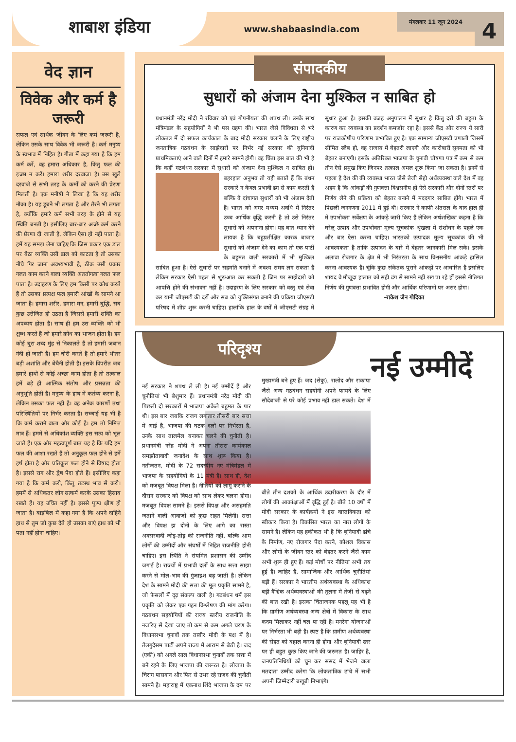शाबाश इंडिया
www.shabaasindia.com
मंगलवार 11 जून 2024
4
वेद ज्ञान
विवेक और कर्म है जरूरी
सफल एवं सार्थक जीवन के लिए कर्म जरूरी है, लेकिन उसके साथ विवेक भी जरूरी है। कर्म मनुष्य के स्वभाव में निहित है। गीता में कहा गया है कि हम कर्म करें, वह हमारा अधिकार है, किंतु फल की इच्छा न करें। हमारा शरीर दरवाजा है। उस खुले दरवाजे से सभी तरह के कर्मों को करने की प्रेरणा मिलती है। एक मनीषी ने लिखा है कि यह शरीर नौका है। यह डूबने भी लगता है और तैरने भी लगता है, क्योंकि हमारे कर्म सभी तरह के होने से यह स्थिति बनती है। इसीलिए बार-बार अच्छे कर्म करने की प्रेरणा दी जाती है, लेकिन ऐसा हो नहीं पाता है। हमें यह समझ लेना चाहिए कि जिस प्रकार एक डाल पर बैठा व्यक्ति उसी डाल को काटता है तो उसका नीचे गिर जाना अवश्यंभावी है, ठीक उसी प्रकार गलत काम करने वाला व्यक्ति अंततोगत्वा गलत फल पाता है। उदाहरण के लिए हम किसी पर क्रोध करते हैं तो उसका प्रत्यक्ष फल हमारी आंखों के सामने आ जाता है। हमारा शरीर, हमारा मन, हमारी बुद्धि, सब कुछ उत्तेजित हो उठता है जिससे हमारी शक्ति का अपव्यय होता है। साथ ही हम उस व्यक्ति को भी क्षुब्ध करते हैं जो हमारे क्रोध का भाजन होता है। हम कोई बुरा शब्द मुंह से निकालते हैं तो हमारी जबान गंदी हो जाती है। हम चोरी करते हैं तो हमारे भीतर बड़ी अशांति और बेचैनी होती है। इसके विपरीत जब हमारे हाथों से कोई अच्छा काम होता है तो तत्काल हमें बड़े ही आत्मिक संतोष और प्रसन्नता की अनुभूति होती है। मनुष्य के हाथ में कर्तव्य करना है, लेकिन उसका फल नहीं है। वह अनेक कारणों तथा परिस्थितियों पर निर्भर करता है। सच्चाई यह भी है कि कर्म कराने वाला और कोई है। हम तो निमित्त मात्र हैं। हममें से अधिकांश व्यक्ति इस सत्य को भूल जाते हैं। एक और महत्वपूर्ण बात यह है कि यदि हम फल की आशा रखते हैं तो अनुकूल फल होने से हमें हर्ष होता है और प्रतिकूल फल होने से विषाद होता है। इससे राग और द्वेष पैदा होते हैं। इसीलिए कहा गया है कि कर्म करो, किंतु तटस्थ भाव से करो। हममें से अधिकतर लोग सत्कर्म करके उसका हिसाब रखते हैं। यह उचित नहीं है। इससे पुण्य क्षीण हो जाता है। बाइबिल में कहा गया है कि अपने दाहिने हाथ से तुम जो कुछ देते हो उसका बाएं हाथ को भी पता नहीं होना चाहिए।
संपादकीय
सुधारों को अंजाम देना मुश्किल न साबित हो
प्रधानमंत्री नरेंद्र मोदी ने रविवार को एवं गोपनीयता की शपथ ली। उनके साथ मंत्रिमंडल के सहयोगियों ने भी पस ग्रहण की। भारत जैसे विविधता से भरे लोकतंत्र में दो सफल कार्यकाल के बाद मोदी सरकार चलाने के लिए राष्ट्रीय जनतांत्रिक गठबंधन के साझेदारों पर निर्भर नई सरकार की बुनियादी प्राथमिकताएं आने वाले दिनों में हमारे सामने होगी। वह चिंता इस बात की भी है कि कहीं गठबंधन सरकार में सुधारों को अंजाम देना मुश्किल न साबित हो। बहरहाल अनुभव तो यही बताते हैं कि बंधन सरकारे न केवल प्रभावी ढंग से काम करती है बल्कि वे दांचागत सुधारों को भी अंजाम देती हैं। भारत को अगर मध्यम अवधि में निरंतर उच्च आर्थिक वृद्धि करनी है तो उसे निरंतर सुधारों को अपनाना होगा। यह बात ध्यान देने लायक है कि बहुप्रतीक्षित कारक बाजार सुधारों को अंजाम देने का काम तो एक पार्टी के बहुमत वाली सरकारों में भी मुश्किल साबित हुआ है। ऐसे सुधारों पर सहमति बनाने में अवश्य समय लग सकता है लेकिन सरकार ऐसी पहल से शुरूआत कर सकती है जिन पर साझेदारो को आपत्ति होने की संभावना नहीं है। उदाहरण के लिए सरकार को वस्तु एवं सेवा कर यानी जीएसटी की दरों और सब को युक्तिसंगत बनाने की प्रक्रिया जीएसटी परिषद में शीघ्र शुरू करनी चाहिए। हालांकि हाल के वर्षों में जीएसटी संग्रह में सुधार हुआ है। इसकी वजह अनुपालन में सुधार है किंतु दरों की बहुता के कारण कर व्यवस्था का प्रदर्शन कमजोर रहा है। इससे केंद्र और राज्य ये सारी पर राजकोषीय परिणाम प्रभावित हुए है। एक सामान्य जीएसटी प्रणाली जिसमें सीमित स्लैब हो, वह राजस्व में बेहतरी लाएगी और कारोबारी सुगमता को भी बेहतर बनाएगी। इसके अतिरिक्त भाजपा के चुनावी घोषणा पत्र में कम से कम तीन ऐसे प्रमुख किए जिनपर तत्काल अमल शुरू किया जा सकता है। इनमें से पहला है देश की की व्यवस्था भारत जैसे तेजी सेहो अर्थव्यवस्था वाले देश में वह अहम है कि आंकड़ों की गुणवत्ता विश्वसनीय हो ऐसे सरकारी और दोनों स्तरों पर निर्णय लेने की प्रक्रिया को बेहतर बनाने में मददगार साबित होंगे। भारत में पिछली जनगणना 2011 में हुई थी। सरकार ने काफी अंतराल के बाद हाल ही में उपभोक्ता सर्वेक्षण के आंकड़े जारी किए हैं लेकिन अर्थशखिका कहना है कि घरेलू उत्पाद और उपभोक्ता मूल्य सूचकांक श्रृंखला में संशोधन के पहले एक और बार ऐसा करना चाहिए। भारतको उत्पादक मूल्य सूचकांक की भी आवश्यकता है ताकि उत्पादन के बारे में बेहतर जानकारी मिल सके। इसके अलावा रोजगार के क्षेत्र में भी निरंतरता के साथ विश्वसनीय आंकड़े हासिल करना आवश्यक है। चूंकि कुछ संकेतक पुराने आंकड़ों पर आधारित है इसलिए शायद वे मौजूदा हालात को सही ढंग से सामने नहीं रख पा रहे हों इससे नीतिगत निर्णय की गुणवत्ता प्रभावित होगी और आर्थिक परिणामों पर असर होगा।
-राकेश जैन गोदिका
परिदृश्य
नई उम्मीदें
नई सरकार ने शपथ ले ली है। नई उम्मीदें हैं और चुनौतियां भी बेशुमार हैं। प्रधानमंत्री नरेंद्र मोदी की पिछली दो सरकारों में भाजपा अकेले बहुमत के पार थी। इस बार जबकि राजग लगातार तीसरी बार सत्ता में आई है, भाजपा की घटक दलों पर निर्भरता है, उनके साथ तालमेल बनाकर चलने की चुनौती है। प्रधानमंत्री नरेंद्र मोदी ने अपना तीसरा कार्यकाल समझौतावादी जनादेश के साथ शुरू किया है। नतीजतन, मोदी के 72 सदस्यीय नए मंत्रिमंडल में भाजपा के सहयोगियों के 11 मंत्री हैं। साथ ही, देश को मजबूत विपक्ष मिला है। नीतियों को लागू कराने के दौरान सरकार को विपक्ष को साथ लेकर चलना होगा। मजबूत विपक्ष सामने है। इससे विपक्ष और असहमति जताने वाली आवाजों को कुछ राहत मिलेगी। सत्ता और विपक्ष झ दोनों के लिए आगे का रास्ता अवसरवादी जोड़-तोड़ की राजनीति नहीं, बल्कि आम लोगों की उम्मीदों और संघर्षों में निहित राजनीति होनी चाहिए। इस स्थिति ने संयमित प्रशासन की उम्मीद जगाई है। राज्यों में प्रभावी दलों के साथ सत्ता साझा करने से मोल-भाव की गुंजाइश बढ़ जाती है। लेकिन देश के सामने मोदी की सत्ता की मूल प्रकृति सामने है, जो फैसलों में दृढ़ संकल्प वाली है। गठबंधन धर्म इस प्रकृति को लेकर एक गहन विश्लेषण की मांग करेगा। गठबंधन सहयोगियों की राज्य स्तरीय राजनीति के नजरिए से देखा जाए तो कम से कम अगले चरण के विधानसभा चुनावों तक तस्वीर मोदी के पक्ष में है। तेलगुदेसम पार्टी अपने राज्य में आराम से बैठी है। जद (एकी) को अगले साल विधानसभा चुनावों तक सत्ता में बने रहने के लिए भाजपा की जरूरत है। लोजपा के चिराग पासवान और फिर से उभर रहे राजद की चुनौती सामने है। महाराष्ट्र में एकनाथ शिंदे भाजपा के दम पर मुख्यमंत्री बने हुए हैं। जद (सेकु), रालोद और राकांपा जैसे अन्य गठबंधन सहयोगी अपने फायदे के लिए सौदेबाजी से परे कोई प्रभाव नहीं डाल सकते। देश में बीते तीन दशकों के आर्थिक उदारीकरण के दौर में लोगों की आकांक्षाओं में वृद्धि हुई है। बीते 10 वर्षों में मोदी सरकार के कार्यक्रमों ने इस वास्तविकता को स्वीकार किया है। विकसित भारत का नारा लोगों के सामने है। लेकिन यह हकीकत भी है कि बुनियादी ढांचे के निर्माण, नए रोजगार पैदा करने, कौशल विकास और लोगों के जीवन स्तर को बेहतर करने जैसे काम अभी शुरू ही हुए हैं। कई मोर्चों पर नीतियां अभी तय हुई हैं। जाहिर है, सामाजिक और आर्थिक चुनौतियां बड़ी हैं। सरकार ने भारतीय अर्थव्यवस्था के अधिकांश बड़ी वैश्विक अर्थव्यवस्थाओं की तुलना में तेजी से बढ़ने की बात रखी है। इसका चिंताजनक पहलू यह भी है कि ग्रामीण अर्थव्यवस्था अन्य क्षेत्रों में विकास के साथ कदम मिलाकर नहीं चल पा रही है। मनरेगा योजनाओं पर निर्भरता भी बढ़ी है। स्पष्ट है कि ग्रामीण अर्थव्यवस्था की सेहत को बहाल करना ही होगा और बुनियादी स्तर पर ही बहुत कुछ किए जाने की जरूरत है। जाहिर है, जनप्रतिनिधियों को चुन कर संसद में भेजने वाला मतदाता उम्मीद करेगा कि लोकतांत्रिक ढांचे में सभी अपनी जिम्मेदारी बखूबी निभाएंगे।